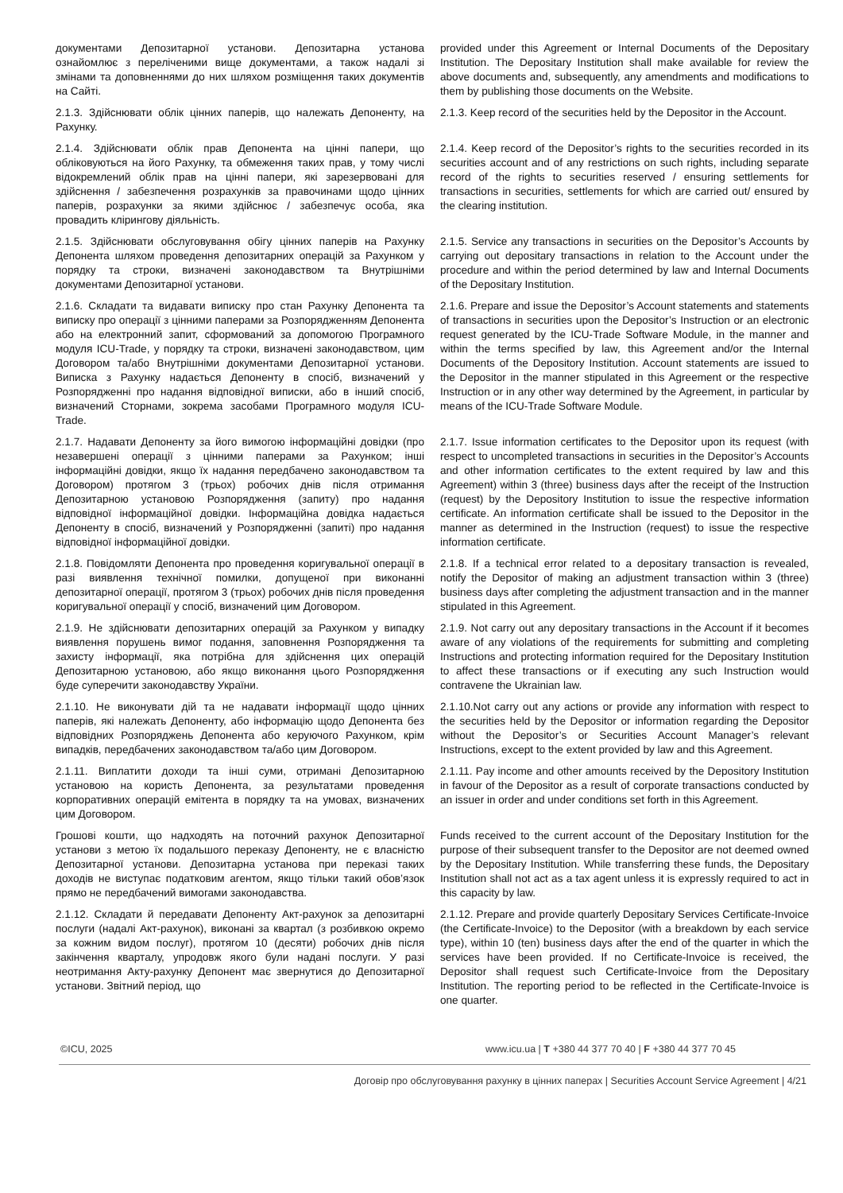документами Депозитарної установи. Депозитарна установа ознайомлює з переліченими вище документами, а також надалі зі змінами та доповненнями до них шляхом розміщення таких документів на Сайті.
provided under this Agreement or Internal Documents of the Depositary Institution. The Depositary Institution shall make available for review the above documents and, subsequently, any amendments and modifications to them by publishing those documents on the Website.
2.1.3. Здійснювати облік цінних паперів, що належать Депоненту, на Рахунку.
2.1.3. Keep record of the securities held by the Depositor in the Account.
2.1.4. Здійснювати облік прав Депонента на цінні папери, що обліковуються на його Рахунку, та обмеження таких прав, у тому числі відокремлений облік прав на цінні папери, які зарезервовані для здійснення / забезпечення розрахунків за правочинами щодо цінних паперів, розрахунки за якими здійснює / забезпечує особа, яка провадить клірингову діяльність.
2.1.4. Keep record of the Depositor’s rights to the securities recorded in its securities account and of any restrictions on such rights, including separate record of the rights to securities reserved / ensuring settlements for transactions in securities, settlements for which are carried out/ ensured by the clearing institution.
2.1.5. Здійснювати обслуговування обігу цінних паперів на Рахунку Депонента шляхом проведення депозитарних операцій за Рахунком у порядку та строки, визначені законодавством та Внутрішніми документами Депозитарної установи.
2.1.5. Service any transactions in securities on the Depositor’s Accounts by carrying out depositary transactions in relation to the Account under the procedure and within the period determined by law and Internal Documents of the Depositary Institution.
2.1.6. Складати та видавати виписку про стан Рахунку Депонента та виписку про операції з цінними паперами за Розпорядженням Депонента або на електронний запит, сформований за допомогою Програмного модуля ICU-Trade, у порядку та строки, визначені законодавством, цим Договором та/або Внутрішніми документами Депозитарної установи. Виписка з Рахунку надається Депоненту в спосіб, визначений у Розпорядженні про надання відповідної виписки, або в інший спосіб, визначений Сторнами, зокрема засобами Програмного модуля ICU-Trade.
2.1.6. Prepare and issue the Depositor’s Account statements and statements of transactions in securities upon the Depositor’s Instruction or an electronic request generated by the ICU-Trade Software Module, in the manner and within the terms specified by law, this Agreement and/or the Internal Documents of the Depository Institution. Account statements are issued to the Depositor in the manner stipulated in this Agreement or the respective Instruction or in any other way determined by the Agreement, in particular by means of the ICU-Trade Software Module.
2.1.7. Надавати Депоненту за його вимогою інформаційні довідки (про незавершені операції з цінними паперами за Рахунком; інші інформаційні довідки, якщо їх надання передбачено законодавством та Договором) протягом 3 (трьох) робочих днів після отримання Депозитарною установою Розпорядження (запиту) про надання відповідної інформаційної довідки. Інформаційна довідка надається Депоненту в спосіб, визначений у Розпорядженні (запиті) про надання відповідної інформаційної довідки.
2.1.7. Issue information certificates to the Depositor upon its request (with respect to uncompleted transactions in securities in the Depositor’s Accounts and other information certificates to the extent required by law and this Agreement) within 3 (three) business days after the receipt of the Instruction (request) by the Depository Institution to issue the respective information certificate. An information certificate shall be issued to the Depositor in the manner as determined in the Instruction (request) to issue the respective information certificate.
2.1.8. Повідомляти Депонента про проведення коригувальної операції в разі виявлення технічної помилки, допущеної при виконанні депозитарної операції, протягом 3 (трьох) робочих днів після проведення коригувальної операції у спосіб, визначений цим Договором.
2.1.8. If a technical error related to a depositary transaction is revealed, notify the Depositor of making an adjustment transaction within 3 (three) business days after completing the adjustment transaction and in the manner stipulated in this Agreement.
2.1.9. Не здійснювати депозитарних операцій за Рахунком у випадку виявлення порушень вимог подання, заповнення Розпорядження та захисту інформації, яка потрібна для здійснення цих операцій Депозитарною установою, або якщо виконання цього Розпорядження буде суперечити законодавству України.
2.1.9. Not carry out any depositary transactions in the Account if it becomes aware of any violations of the requirements for submitting and completing Instructions and protecting information required for the Depositary Institution to affect these transactions or if executing any such Instruction would contravene the Ukrainian law.
2.1.10. Не виконувати дій та не надавати інформації щодо цінних паперів, які належать Депоненту, або інформацію щодо Депонента без відповідних Розпоряджень Депонента або керуючого Рахунком, крім випадків, передбачених законодавством та/або цим Договором.
2.1.10.Not carry out any actions or provide any information with respect to the securities held by the Depositor or information regarding the Depositor without the Depositor’s or Securities Account Manager’s relevant Instructions, except to the extent provided by law and this Agreement.
2.1.11. Виплатити доходи та інші суми, отримані Депозитарною установою на користь Депонента, за результатами проведення корпоративних операцій емітента в порядку та на умовах, визначених цим Договором.
2.1.11. Pay income and other amounts received by the Depository Institution in favour of the Depositor as a result of corporate transactions conducted by an issuer in order and under conditions set forth in this Agreement.
Грошові кошти, що надходять на поточний рахунок Депозитарної установи з метою їх подальшого переказу Депоненту, не є власністю Депозитарної установи. Депозитарна установа при переказі таких доходів не виступає податковим агентом, якщо тільки такий обов’язок прямо не передбачений вимогами законодавства.
Funds received to the current account of the Depositary Institution for the purpose of their subsequent transfer to the Depositor are not deemed owned by the Depositary Institution. While transferring these funds, the Depositary Institution shall not act as a tax agent unless it is expressly required to act in this capacity by law.
2.1.12. Складати й передавати Депоненту Акт-рахунок за депозитарні послуги (надалі Акт-рахунок), виконані за квартал (з розбивкою окремо за кожним видом послуг), протягом 10 (десяти) робочих днів після закінчення кварталу, упродовж якого були надані послуги. У разі неотримання Акту-рахунку Депонент має звернутися до Депозитарної установи. Звітний період, що
2.1.12. Prepare and provide quarterly Depositary Services Certificate-Invoice (the Certificate-Invoice) to the Depositor (with a breakdown by each service type), within 10 (ten) business days after the end of the quarter in which the services have been provided. If no Certificate-Invoice is received, the Depositor shall request such Certificate-Invoice from the Depositary Institution. The reporting period to be reflected in the Certificate-Invoice is one quarter.
©ICU, 2025 www.icu.ua | T +380 44 377 70 40 | F +380 44 377 70 45
Договір про обслуговування рахунку в цінних паперах | Securities Account Service Agreement | 4/21